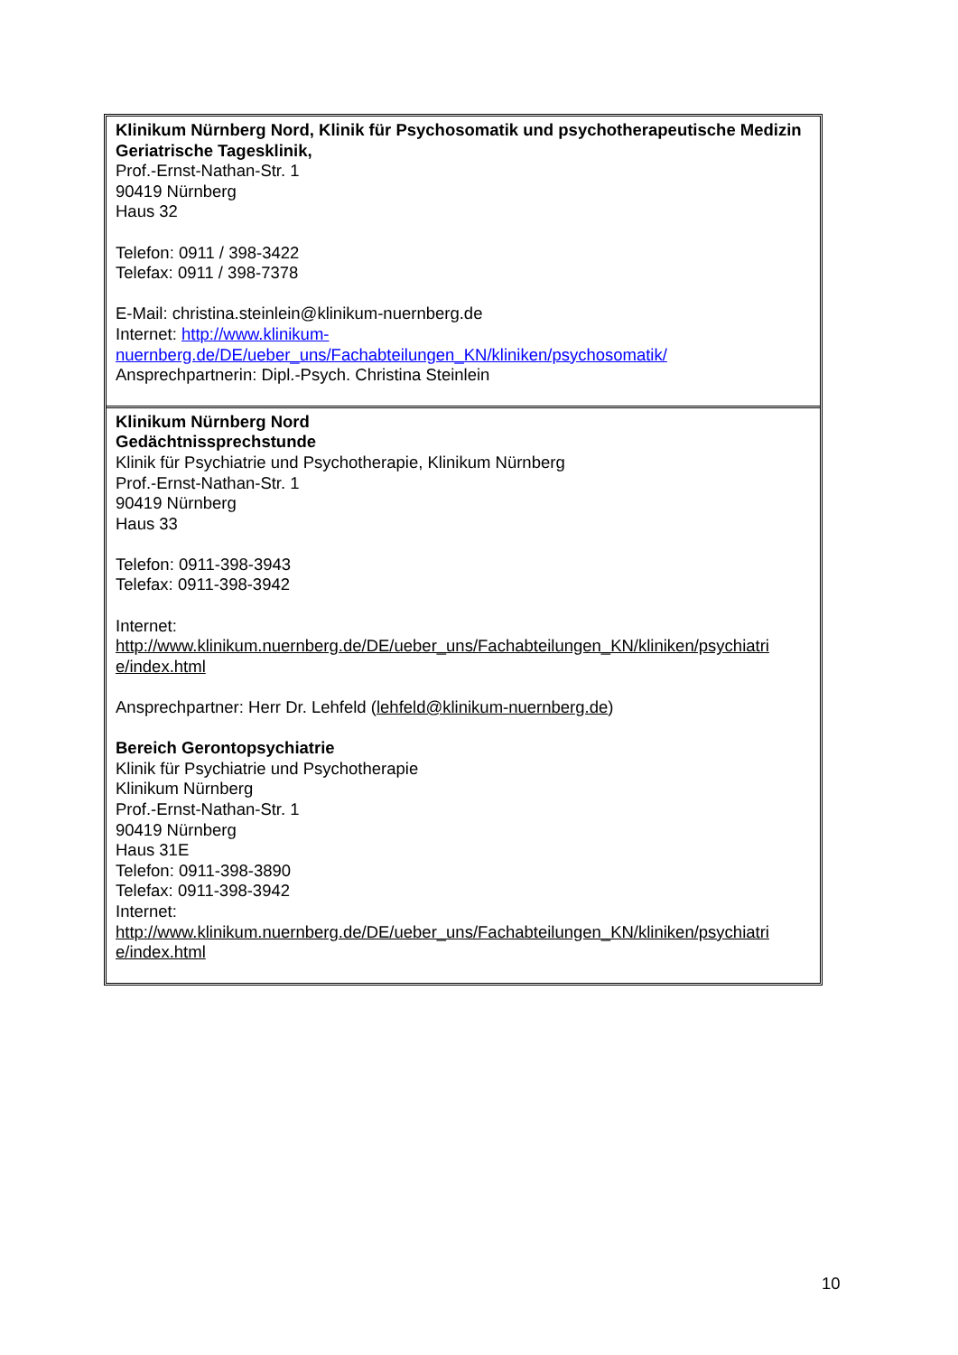| Klinikum Nürnberg Nord, Klinik für Psychosomatik und psychotherapeutische Medizin Geriatrische Tagesklinik, Prof.-Ernst-Nathan-Str. 1 90419 Nürnberg Haus 32 Telefon: 0911 / 398-3422 Telefax: 0911 / 398-7378 E-Mail: christina.steinlein@klinikum-nuernberg.de Internet: http://www.klinikum- nuernberg.de/DE/ueber_uns/Fachabteilungen_KN/kliniken/psychosomatik/ Ansprechpartnerin: Dipl.-Psych. Christina Steinlein |
| Klinikum Nürnberg Nord Gedächtnissprechstunde Klinik für Psychiatrie und Psychotherapie, Klinikum Nürnberg Prof.-Ernst-Nathan-Str. 1 90419 Nürnberg Haus 33 Telefon: 0911-398-3943 Telefax: 0911-398-3942 Internet: http://www.klinikum.nuernberg.de/DE/ueber_uns/Fachabteilungen_KN/kliniken/psychiatri e/index.html Ansprechpartner: Herr Dr. Lehfeld ( lehfeld@klinikum-nuernberg.de ) Bereich Gerontopsychiatrie Klinik für Psychiatrie und Psychotherapie Klinikum Nürnberg Prof.-Ernst-Nathan-Str. 1 90419 Nürnberg Haus 31E Telefon: 0911-398-3890 Telefax: 0911-398-3942 Internet: http://www.klinikum.nuernberg.de/DE/ueber_uns/Fachabteilungen_KN/kliniken/psychiatri e/index.html |
10